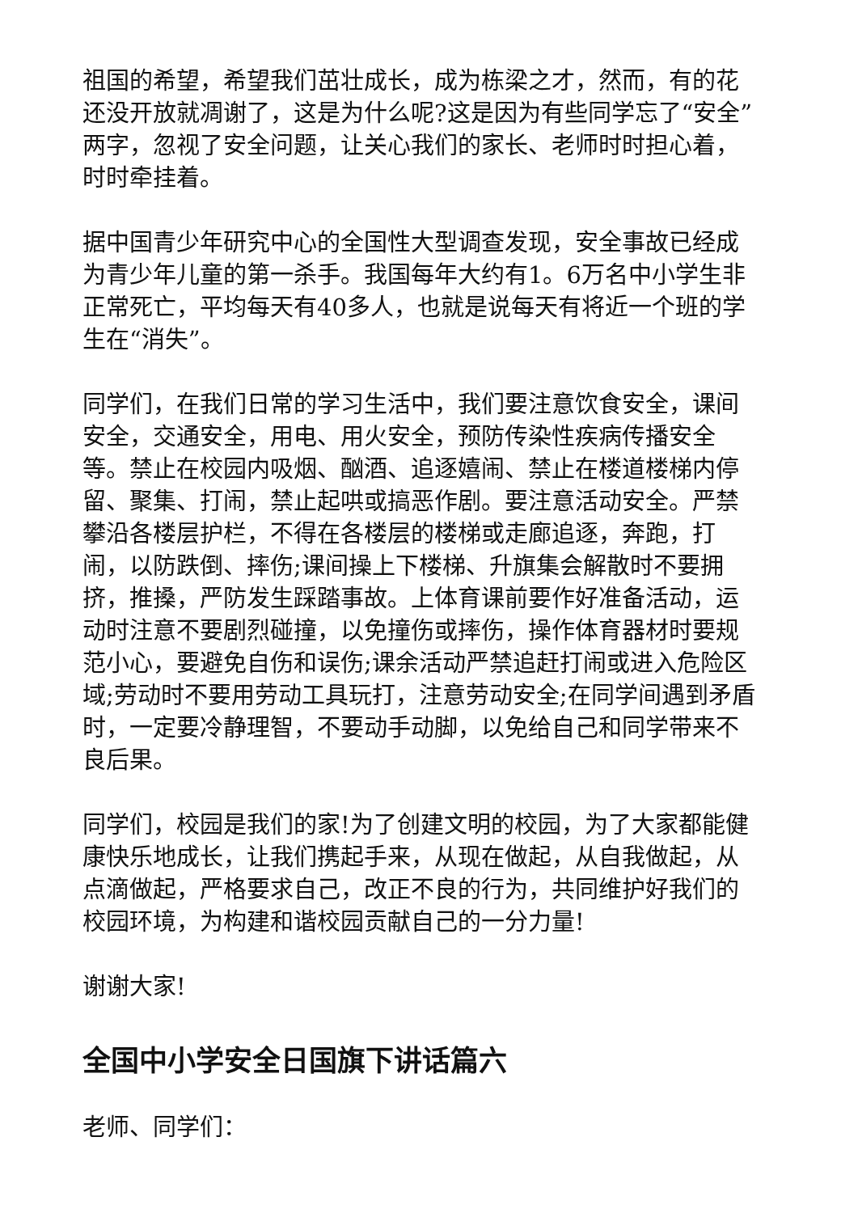祖国的希望，希望我们茁壮成长，成为栋梁之才，然而，有的花还没开放就凋谢了，这是为什么呢?这是因为有些同学忘了“安全”两字，忽视了安全问题，让关心我们的家长、老师时时担心着，时时牵挂着。
据中国青少年研究中心的全国性大型调查发现，安全事故已经成为青少年儿童的第一杀手。我国每年大约有1。6万名中小学生非正常死亡，平均每天有40多人，也就是说每天有将近一个班的学生在“消失”。
同学们，在我们日常的学习生活中，我们要注意饮食安全，课间安全，交通安全，用电、用火安全，预防传染性疾病传播安全等。禁止在校园内吸烟、酗酒、追逐嬉闹、禁止在楼道楼梯内停留、聚集、打闹，禁止起哄或搞恶作剧。要注意活动安全。严禁攀沿各楼层护栏，不得在各楼层的楼梯或走廊追逐，奔跑，打闹，以防跌倒、摔伤;课间操上下楼梯、升旗集会解散时不要拥挤，推搡，严防发生踩踏事故。上体育课前要作好准备活动，运动时注意不要剧烈碰撞，以免撞伤或摔伤，操作体育器材时要规范小心，要避免自伤和误伤;课余活动严禁追赶打闹或进入危险区域;劳动时不要用劳动工具玩打，注意劳动安全;在同学间遇到矛盾时，一定要冷静理智，不要动手动脚，以免给自己和同学带来不良后果。
同学们，校园是我们的家!为了创建文明的校园，为了大家都能健康快乐地成长，让我们携起手来，从现在做起，从自我做起，从点滴做起，严格要求自己，改正不良的行为，共同维护好我们的校园环境，为构建和谐校园贡献自己的一分力量!
谢谢大家!
全国中小学安全日国旗下讲话篇六
老师、同学们：